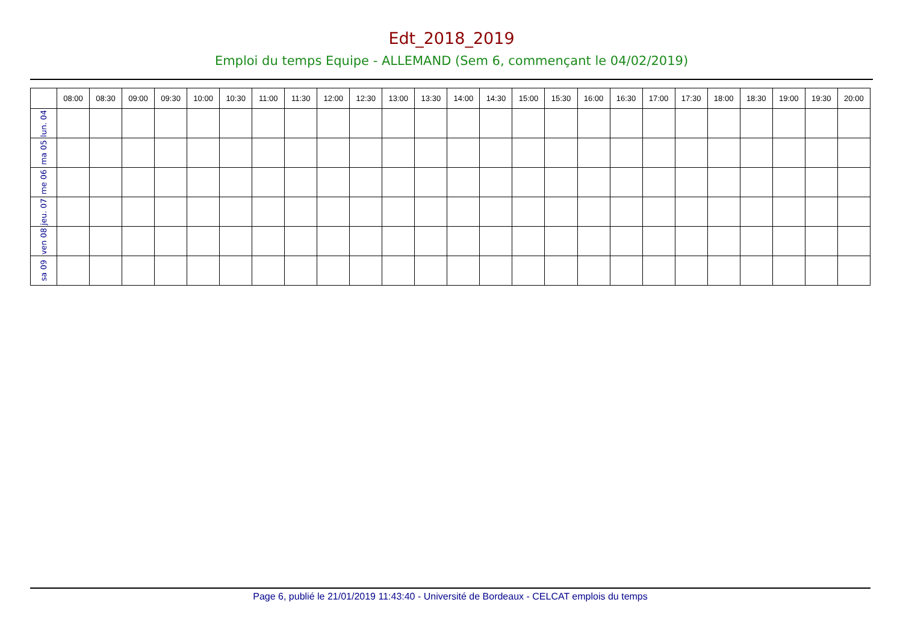Edt_2018_2019
Emploi du temps Equipe - ALLEMAND (Sem 6, commençant le 04/02/2019)
| | 08:00 | 08:30 | 09:00 | 09:30 | 10:00 | 10:30 | 11:00 | 11:30 | 12:00 | 12:30 | 13:00 | 13:30 | 14:00 | 14:30 | 15:00 | 15:30 | 16:00 | 16:30 | 17:00 | 17:30 | 18:00 | 18:30 | 19:00 | 19:30 | 20:00 |
| --- | --- | --- | --- | --- | --- | --- | --- | --- | --- | --- | --- | --- | --- | --- | --- | --- | --- | --- | --- | --- | --- | --- | --- | --- | --- |
| lun. 04 | | | | | | | | | | | | | | | | | | | | | | | | | |
| ma 05 | | | | | | | | | | | | | | | | | | | | | | | | | |
| me 06 | | | | | | | | | | | | | | | | | | | | | | | | | |
| jeu. 07 | | | | | | | | | | | | | | | | | | | | | | | | | |
| ven 08 | | | | | | | | | | | | | | | | | | | | | | | | | |
| sa 09 | | | | | | | | | | | | | | | | | | | | | | | | | |
Page 6, publié le 21/01/2019 11:43:40 - Université de Bordeaux - CELCAT emplois du temps